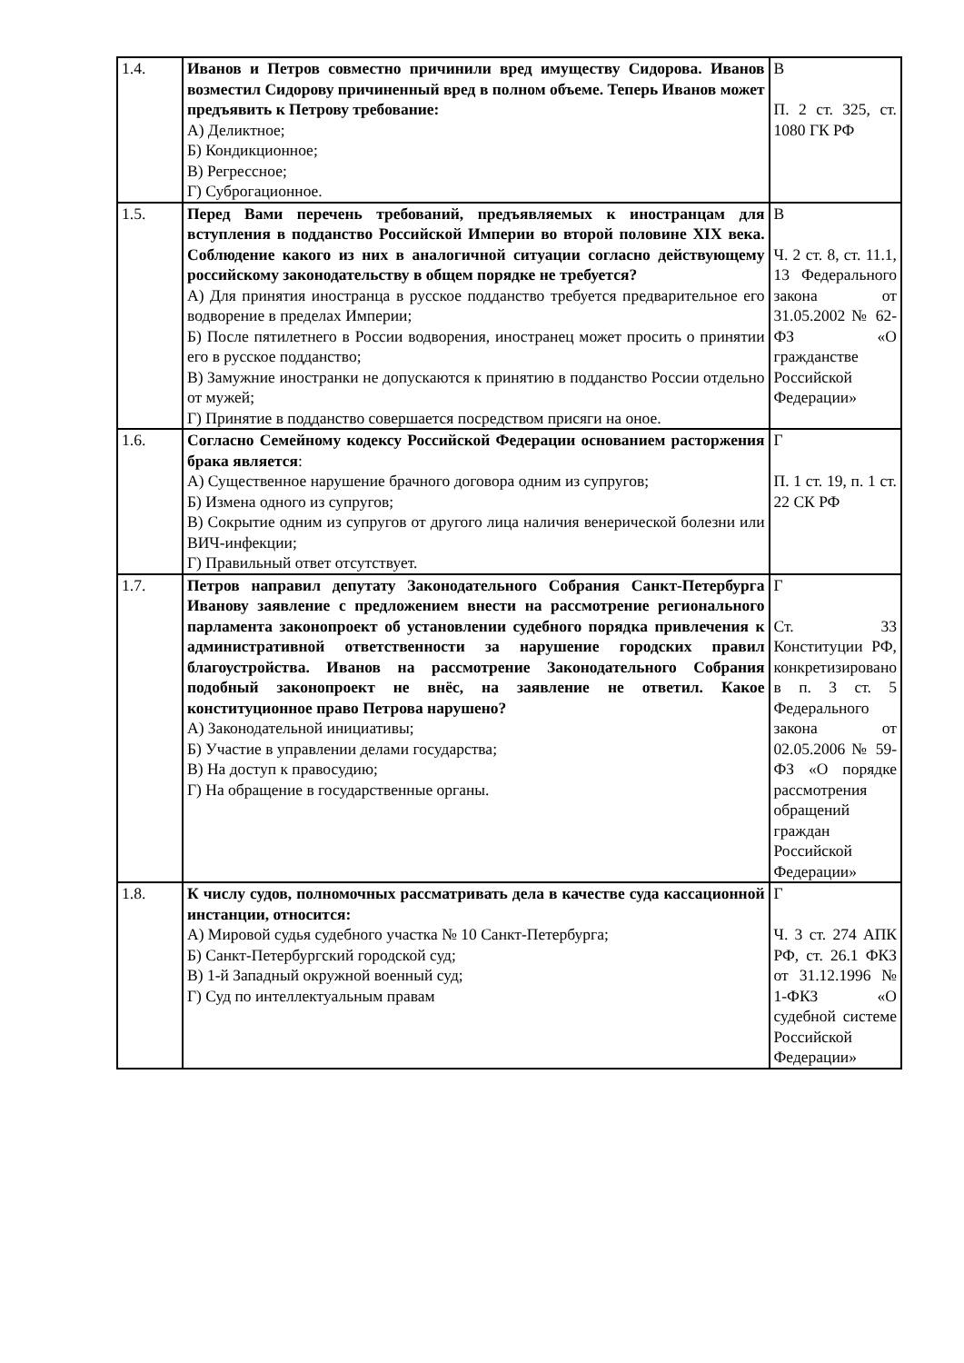| 1.4. | Иванов и Петров совместно причинили вред имуществу Сидорова. Иванов возместил Сидорову причиненный вред в полном объеме. Теперь Иванов может предъявить к Петрову требование: А) Деликтное; Б) Кондикционное; В) Регрессное; Г) Суброгационное. | В П. 2 ст. 325, ст. 1080 ГК РФ |
| 1.5. | Перед Вами перечень требований, предъявляемых к иностранцам для вступления в подданство Российской Империи во второй половине XIX века. Соблюдение какого из них в аналогичной ситуации согласно действующему российскому законодательству в общем порядке не требуется? А) Для принятия иностранца в русское подданство требуется предварительное его водворение в пределах Империи; Б) После пятилетнего в России водворения, иностранец может просить о принятии его в русское подданство; В) Замужние иностранки не допускаются к принятию в подданство России отдельно от мужей; Г) Принятие в подданство совершается посредством присяги на оное. | В Ч. 2 ст. 8, ст. 11.1, 13 Федерального закона от 31.05.2002 № 62-ФЗ «О гражданстве Российской Федерации» |
| 1.6. | Согласно Семейному кодексу Российской Федерации основанием расторжения брака является : А) Существенное нарушение брачного договора одним из супругов; Б) Измена одного из супругов; В) Сокрытие одним из супругов от другого лица наличия венерической болезни или ВИЧ-инфекции; Г) Правильный ответ отсутствует. | Г П. 1 ст. 19, п. 1 ст. 22 СК РФ |
| 1.7. | Петров направил депутату Законодательного Собрания Санкт-Петербурга Иванову заявление с предложением внести на рассмотрение регионального парламента законопроект об установлении судебного порядка привлечения к административной ответственности за нарушение городских правил благоустройства. Иванов на рассмотрение Законодательного Собрания подобный законопроект не внёс, на заявление не ответил. Какое конституционное право Петрова нарушено? А) Законодательной инициативы; Б) Участие в управлении делами государства; В) На доступ к правосудию; Г) На обращение в государственные органы. | Г Ст. 33 Конституции РФ, конкретизировано в п. 3 ст. 5 Федерального закона от 02.05.2006 № 59-ФЗ «О порядке рассмотрения обращений граждан Российской Федерации» |
| 1.8. | К числу судов, полномочных рассматривать дела в качестве суда кассационной инстанции, относится: А) Мировой судья судебного участка № 10 Санкт-Петербурга; Б) Санкт-Петербургский городской суд; В) 1-й Западный окружной военный суд; Г) Суд по интеллектуальным правам | Г Ч. 3 ст. 274 АПК РФ, ст. 26.1 ФКЗ от 31.12.1996 № 1-ФКЗ «О судебной системе Российской Федерации» |